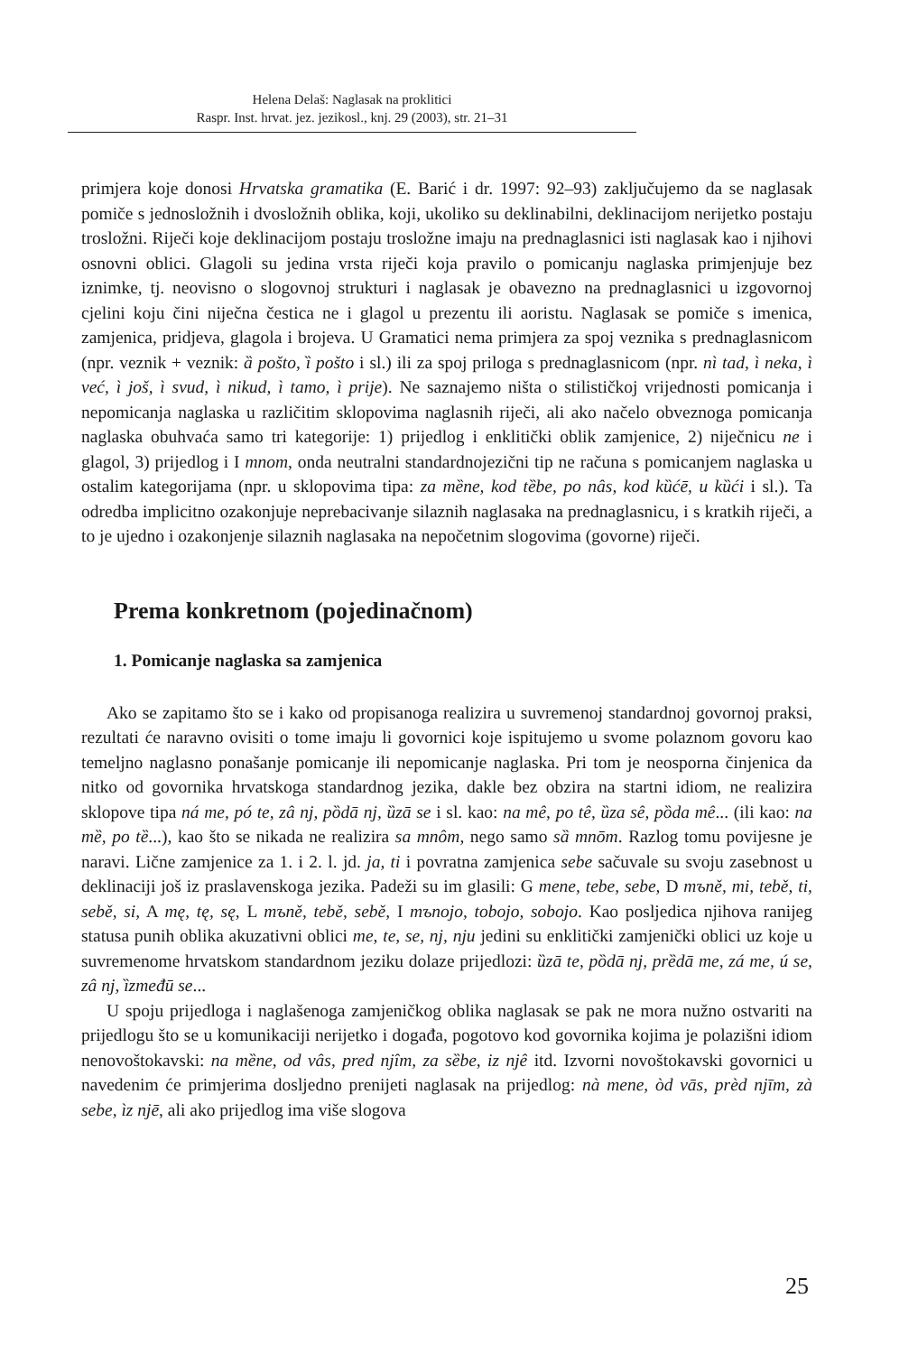Helena Delaš: Naglasak na proklitici
Raspr. Inst. hrvat. jez. jezikosl., knj. 29 (2003), str. 21–31
primjera koje donosi Hrvatska gramatika (E. Barić i dr. 1997: 92–93) zaključujemo da se naglasak pomiče s jednosložnih i dvosložnih oblika, koji, ukoliko su deklinabilni, deklinacijom nerijetko postaju trosložni. Riječi koje deklinacijom postaju trosložne imaju na prednaglasnici isti naglasak kao i njihovi osnovni oblici. Glagoli su jedina vrsta riječi koja pravilo o pomicanju naglaska primjenjuje bez iznimke, tj. neovisno o slogovnoj strukturi i naglasak je obavezno na prednaglasnici u izgovornoj cjelini koju čini niječna čestica ne i glagol u prezentu ili aoristu. Naglasak se pomiče s imenica, zamjenica, pridjeva, glagola i brojeva. U Gramatici nema primjera za spoj veznika s prednaglasnicom (npr. veznik + veznik: ȁ pošto, ȉ pošto i sl.) ili za spoj priloga s prednaglasnicom (npr. nì tad, ì neka, ì već, ì još, ì svud, ì nikud, ì tamo, ì prije). Ne saznajemo ništa o stilističkoj vrijednosti pomicanja i nepomicanja naglaska u različitim sklopovima naglasnih riječi, ali ako načelo obveznoga pomicanja naglaska obuhvaća samo tri kategorije: 1) prijedlog i enklitički oblik zamjenice, 2) niječnicu ne i glagol, 3) prijedlog i I mnom, onda neutralni standardnojezični tip ne računa s pomicanjem naglaska u ostalim kategorijama (npr. u sklopovima tipa: za mȅne, kod tȅbe, po nâs, kod kȕćē, u kȕći i sl.). Ta odredba implicitno ozakonjuje neprebacivanje silaznih naglasaka na prednaglasnicu, i s kratkih riječi, a to je ujedno i ozakonjenje silaznih naglasaka na nepočetnim slogovima (govorne) riječi.
Prema konkretnom (pojedinačnom)
1. Pomicanje naglaska sa zamjenica
Ako se zapitamo što se i kako od propisanoga realizira u suvremenoj standardnoj govornoj praksi, rezultati će naravno ovisiti o tome imaju li govornici koje ispitujemo u svome polaznom govoru kao temeljno naglasno ponašanje pomicanje ili nepomicanje naglaska. Pri tom je neosporna činjenica da nitko od govornika hrvatskoga standardnog jezika, dakle bez obzira na startni idiom, ne realizira sklopove tipa ná me, pó te, zâ nj, pȍdā nj, ȕzā se i sl. kao: na mê, po tê, ȕza sê, pȍda mê... (ili kao: na mȅ, po tȅ...), kao što se nikada ne realizira sa mnôm, nego samo sȁ mnōm. Razlog tomu povijesne je naravi. Lične zamjenice za 1. i 2. l. jd. ja, ti i povratna zamjenica sebe sačuvale su svoju zasebnost u deklinaciji još iz praslavenskoga jezika. Padeži su im glasili: G mene, tebe, sebe, D mъně, mi, tebě, ti, sebě, si, A mę, tę, sę, L mъně, tebě, sebě, I mъnojo, tobojo, sobojo. Kao posljedica njihova ranijeg statusa punih oblika akuzativni oblici me, te, se, nj, nju jedini su enklitički zamjenički oblici uz koje u suvremenome hrvatskom standardnom jeziku dolaze prijedlozi: ȕzā te, pȍdā nj, prȅdā me, zá me, ú se, zâ nj, ȉzmeđū se...
U spoju prijedloga i naglašenoga zamjeničkog oblika naglasak se pak ne mora nužno ostvariti na prijedlogu što se u komunikaciji nerijetko i događa, pogotovo kod govornika kojima je polazišni idiom nenovoštokavski: na mȅne, od vâs, pred njîm, za sȅbe, iz njê itd. Izvorni novoštokavski govornici u navedenim će primjerima dosljedno prenijeti naglasak na prijedlog: nà mene, òd vās, prèd njīm, zà sebe, ìz njē, ali ako prijedlog ima više slogova
25